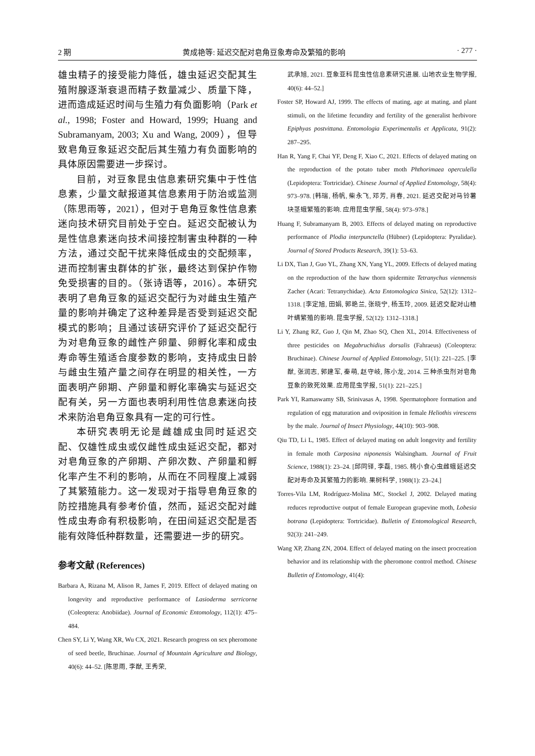2 期 黄成艳等: 延迟交配对皂角豆象寿命及繁殖的影响 · 277 ·
雄虫精子的接受能力降低，雄虫延迟交配其生殖附腺逐渐衰退而精子数量减少、质量下降，进而造成延迟时间与生殖力有负面影响（Park et al., 1998; Foster and Howard, 1999; Huang and Subramanyam, 2003; Xu and Wang, 2009），但导致皂角豆象延迟交配后其生殖力有负面影响的具体原因需要进一步探讨。
目前，对豆象昆虫信息素研究集中于性信息素，少量文献报道其信息素用于防治或监测（陈思雨等，2021），但对于皂角豆象性信息素迷向技术研究目前处于空白。延迟交配被认为是性信息素迷向技术间接控制害虫种群的一种方法，通过交配干扰来降低成虫的交配频率，进而控制害虫群体的扩张，最终达到保护作物免受损害的目的。（张诗语等，2016）。本研究表明了皂角豆象的延迟交配行为对雌虫生殖产量的影响并确定了这种差异是否受到延迟交配模式的影响；且通过该研究评价了延迟交配行为对皂角豆象的雌性产卵量、卵孵化率和成虫寿命等生殖适合度参数的影响，支持成虫日龄与雌虫生殖产量之间存在明显的相关性，一方面表明产卵期、产卵量和孵化率确实与延迟交配有关，另一方面也表明利用性信息素迷向技术来防治皂角豆象具有一定的可行性。
本研究表明无论是雌雄成虫同时延迟交配、仅雄性成虫或仅雌性成虫延迟交配，都对对皂角豆象的产卵期、产卵次数、产卵量和孵化率产生不利的影响，从而在不同程度上减弱了其繁殖能力。这一发现对于指导皂角豆象的防控措施具有参考价值，然而，延迟交配对雌性成虫寿命有积极影响，在田间延迟交配是否能有效降低种群数量，还需要进一步的研究。
参考文献 (References)
Barbara A, Rizana M, Alison R, James F, 2019. Effect of delayed mating on longevity and reproductive performance of Lasioderma serricorne (Coleoptera: Anobiidae). Journal of Economic Entomology, 112(1): 475–484.
Chen SY, Li Y, Wang XR, Wu CX, 2021. Research progress on sex pheromone of seed beetle, Bruchinae. Journal of Mountain Agriculture and Biology, 40(6): 44–52. [陈思雨, 李猷, 王秀荣,
武承旭, 2021. 豆象亚科昆虫性信息素研究进展. 山地农业生物学报, 40(6): 44–52.]
Foster SP, Howard AJ, 1999. The effects of mating, age at mating, and plant stimuli, on the lifetime fecundity and fertility of the generalist herbivore Epiphyas postvittana. Entomologia Experimentalis et Applicata, 91(2): 287–295.
Han R, Yang F, Chai YF, Deng F, Xiao C, 2021. Effects of delayed mating on the reproduction of the potato tuber moth Phthorimaea operculella (Lepidoptera: Tortricidae). Chinese Journal of Applied Entomology, 58(4): 973–978. [韩瑞, 杨帆, 柴永飞, 邓芳, 肖春, 2021. 延迟交配对马铃薯块茎蛾繁殖的影响. 应用昆虫学报, 58(4): 973–978.]
Huang F, Subramanyam B, 2003. Effects of delayed mating on reproductive performance of Plodia interpunctella (Hübner) (Lepidoptera: Pyralidae). Journal of Stored Products Research, 39(1): 53–63.
Li DX, Tian J, Guo YL, Zhang XN, Yang YL, 2009. Effects of delayed mating on the reproduction of the haw thorn spidermite Tetranychus viennensis Zacher (Acari: Tetranychidae). Acta Entomologica Sinica, 52(12): 1312–1318. [李定旭, 田娟, 郭艳兰, 张晓宁, 杨玉玲, 2009. 延迟交配对山楂叶螨繁殖的影响. 昆虫学报, 52(12): 1312–1318.]
Li Y, Zhang RZ, Guo J, Qin M, Zhao SQ, Chen XL, 2014. Effectiveness of three pesticides on Megabruchidius dorsalis (Fahraeus) (Coleoptera: Bruchinae). Chinese Journal of Applied Entomology, 51(1): 221–225. [李猷, 张润志, 郭建军, 秦萌, 赵守岐, 陈小龙, 2014. 三种杀虫剂对皂角豆象的致死效果. 应用昆虫学报, 51(1): 221–225.]
Park YI, Ramaswamy SB, Srinivasas A, 1998. Spermatophore formation and regulation of egg maturation and oviposition in female Heliothis virescens by the male. Journal of Insect Physiology, 44(10): 903–908.
Qiu TD, Li L, 1985. Effect of delayed mating on adult longevity and fertility in female moth Carposina niponensis Walsingham. Journal of Fruit Science, 1988(1): 23–24. [邱同铎, 李磊, 1985. 桃小食心虫雌蛾延迟交配对寿命及其繁殖力的影响. 果树科学, 1988(1): 23–24.]
Torres-Vila LM, Rodríguez-Molina MC, Stockel J, 2002. Delayed mating reduces reproductive output of female European grapevine moth, Lobesia botrana (Lepidoptera: Tortricidae). Bulletin of Entomological Research, 92(3): 241–249.
Wang XP, Zhang ZN, 2004. Effect of delayed mating on the insect procreation behavior and its relationship with the pheromone control method. Chinese Bulletin of Entomology, 41(4):